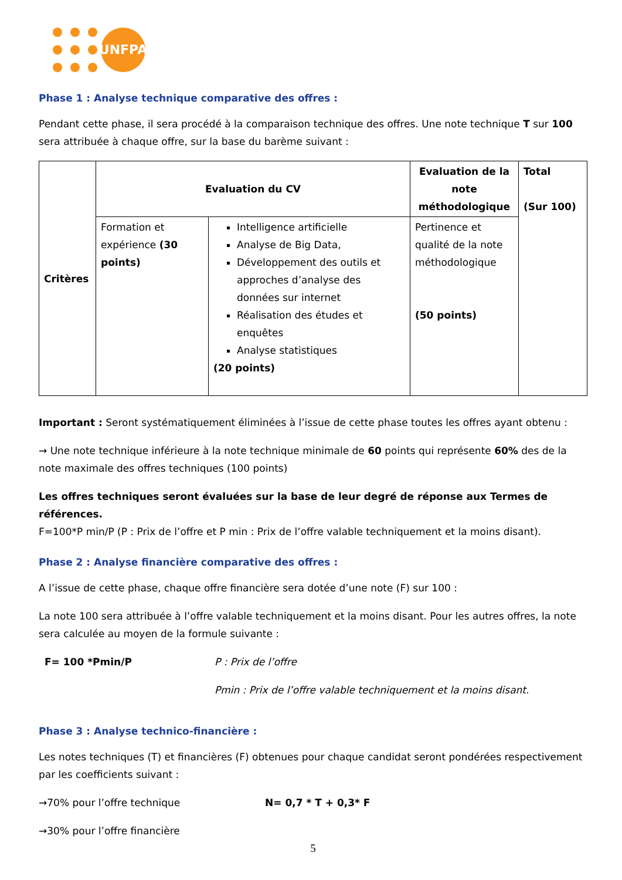UNFPA
Phase 1 : Analyse technique comparative des offres :
Pendant cette phase, il sera procédé à la comparaison technique des offres. Une note technique T sur 100 sera attribuée à chaque offre, sur la base du barème suivant :
| Critères | Evaluation du CV | | Evaluation de la note méthodologique | Total (Sur 100) |
| | Formation et expérience (30 points) | Intelligence artificielle Analyse de Big Data, Développement des outils et approches d’analyse des données sur internet Réalisation des études et enquêtes Analyse statistiques (20 points) | Pertinence et qualité de la note méthodologique (50 points) | |
Important : Seront systématiquement éliminées à l’issue de cette phase toutes les offres ayant obtenu :
→ Une note technique inférieure à la note technique minimale de 60 points qui représente 60% des de la note maximale des offres techniques (100 points)
Les offres techniques seront évaluées sur la base de leur degré de réponse aux Termes de références.
F=100*P min/P (P : Prix de l’offre et P min : Prix de l’offre valable techniquement et la moins disant).
Phase 2 : Analyse financière comparative des offres :
A l’issue de cette phase, chaque offre financière sera dotée d’une note (F) sur 100 :
La note 100 sera attribuée à l’offre valable techniquement et la moins disant. Pour les autres offres, la note sera calculée au moyen de la formule suivante :
F= 100 *Pmin/P P : Prix de l’offre
Pmin : Prix de l’offre valable techniquement et la moins disant.
Phase 3 : Analyse technico-financière :
Les notes techniques (T) et financières (F) obtenues pour chaque candidat seront pondérées respectivement par les coefficients suivant :
→70% pour l’offre technique N= 0,7 * T + 0,3* F
→30% pour l’offre financière
5